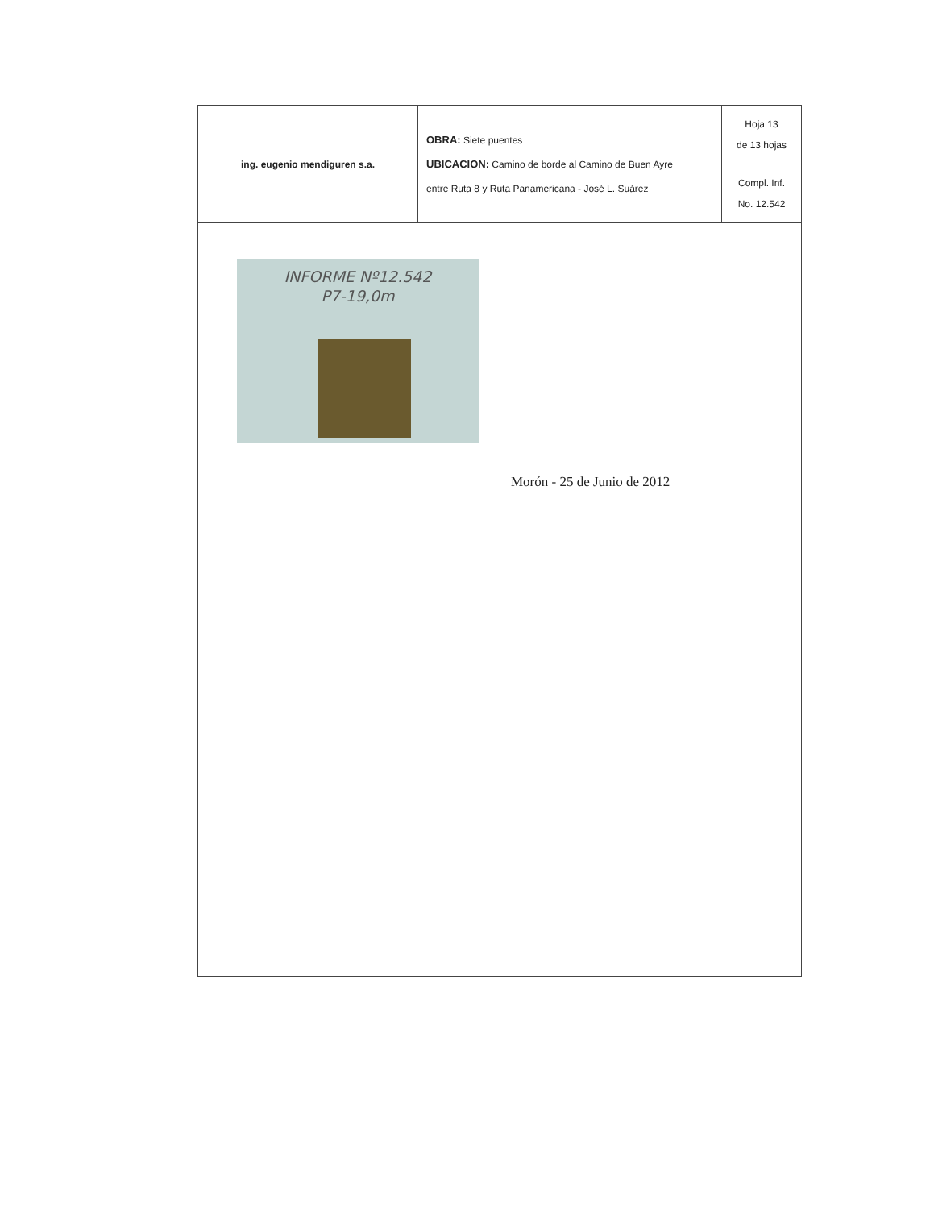| ing. eugenio mendiguren s.a. | OBRA: Siete puentes UBICACION: Camino de borde al Camino de Buen Ayre entre Ruta 8 y Ruta Panamericana - José L. Suárez | Hoja 13 de 13 hojas |
| | | Compl. Inf. No. 12.542 |
INFORME Nº12.542
P7-19,0m
Morón - 25 de Junio de 2012